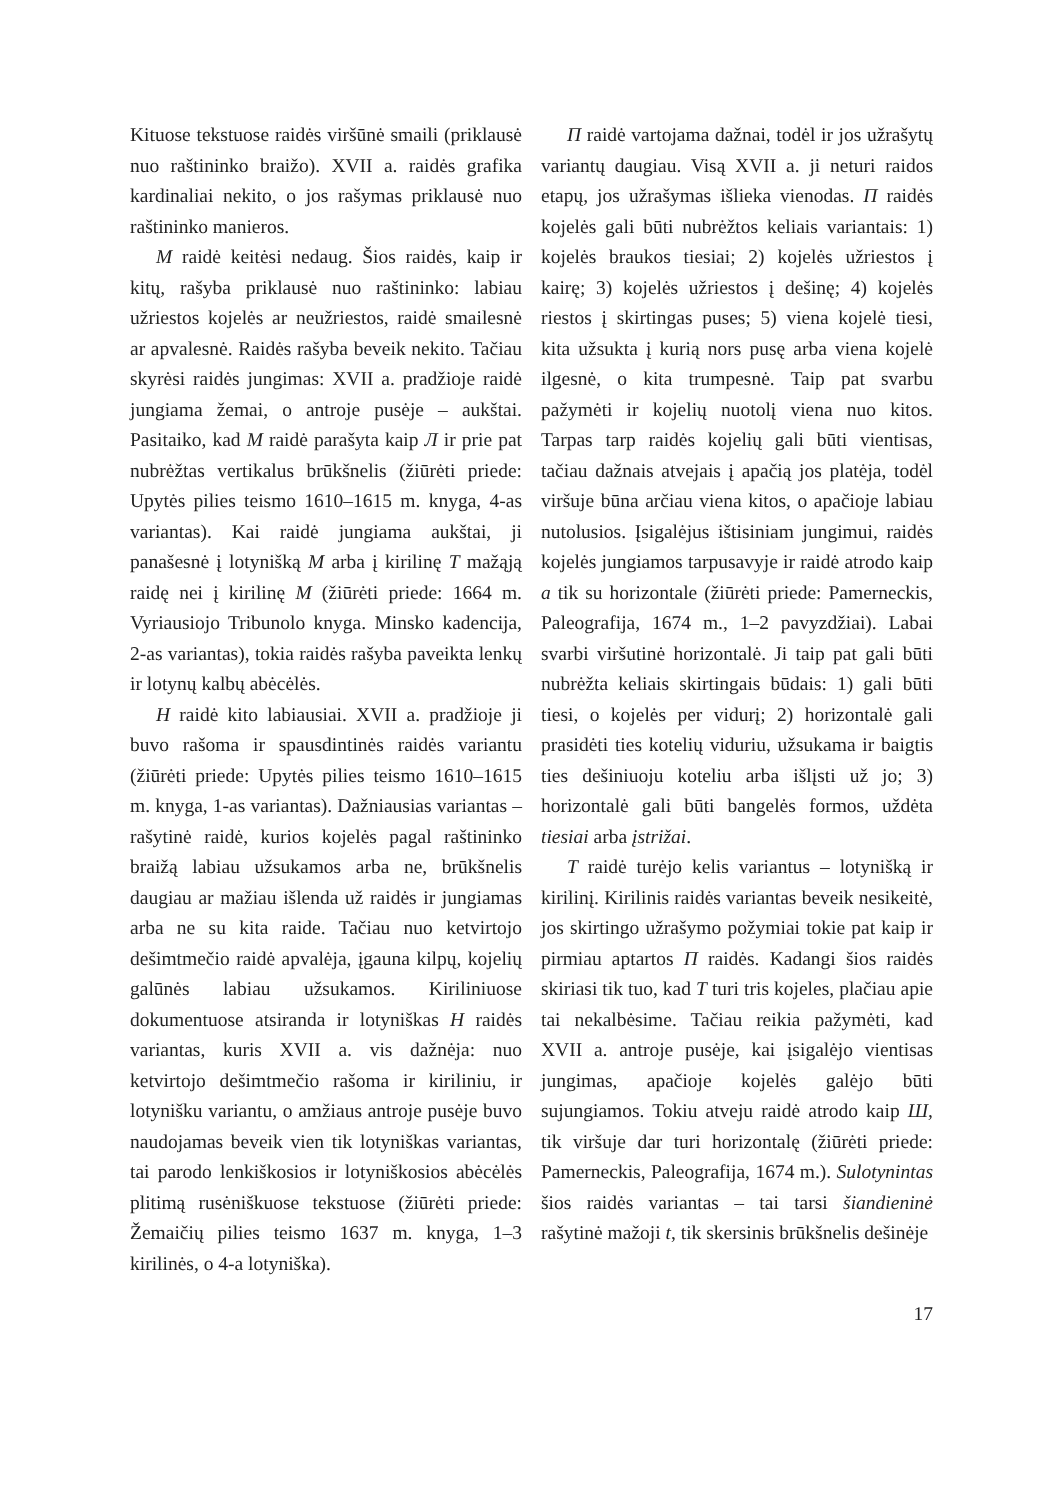Kituose tekstuose raidės viršūnė smaili (priklausė nuo raštininko braižo). XVII a. raidės grafika kardinaliai nekito, o jos rašymas priklausė nuo raštininko manieros.
M raidė keitėsi nedaug. Šios raidės, kaip ir kitų, rašyba priklausė nuo raštininko: labiau užriestos kojelės ar neužriestos, raidė smailesnė ar apvalesnė. Raidės rašyba beveik nekito. Tačiau skyrėsi raidės jungimas: XVII a. pradžioje raidė jungiama žemai, o antroje pusėje – aukštai. Pasitaiko, kad M raidė parašyta kaip Л ir prie pat nubrėžtas vertikalus brūkšnelis (žiūrėti priede: Upytės pilies teismo 1610–1615 m. knyga, 4-as variantas). Kai raidė jungiama aukštai, ji panašesnė į lotynišką M arba į kirilinę T mažąją raidę nei į kirilinę M (žiūrėti priede: 1664 m. Vyriausiojo Tribunolo knyga. Minsko kadencija, 2-as variantas), tokia raidės rašyba paveikta lenkų ir lotynų kalbų abėcėlės.
H raidė kito labiausiai. XVII a. pradžioje ji buvo rašoma ir spausdintinės raidės variantu (žiūrėti priede: Upytės pilies teismo 1610–1615 m. knyga, 1-as variantas). Dažniausias variantas – rašytinė raidė, kurios kojelės pagal raštininko braižą labiau užsukamos arba ne, brūkšnelis daugiau ar mažiau išlenda už raidės ir jungiamas arba ne su kita raide. Tačiau nuo ketvirtojo dešimtmečio raidė apvalėja, įgauna kilpų, kojelių galūnės labiau užsukamos. Kiriliniuose dokumentuose atsiranda ir lotyniškas H raidės variantas, kuris XVII a. vis dažnėja: nuo ketvirtojo dešimtmečio rašoma ir kiriliniu, ir lotynišku variantu, o amžiaus antroje pusėje buvo naudojamas beveik vien tik lotyniškas variantas, tai parodo lenkiškosios ir lotyniškosios abėcėlės plitimą rusėniškuose tekstuose (žiūrėti priede: Žemaičių pilies teismo 1637 m. knyga, 1–3 kirilinės, o 4-a lotyniška).
П raidė vartojama dažnai, todėl ir jos užrašytų variantų daugiau. Visą XVII a. ji neturi raidos etapų, jos užrašymas išlieka vienodas. П raidės kojelės gali būti nubrėžtos keliais variantais: 1) kojelės braukos tiesiai; 2) kojelės užriestos į kairę; 3) kojelės užriestos į dešinę; 4) kojelės riestos į skirtingas puses; 5) viena kojelė tiesi, kita užsukta į kurią nors pusę arba viena kojelė ilgesnė, o kita trumpesnė. Taip pat svarbu pažymėti ir kojelių nuotolį viena nuo kitos. Tarpas tarp raidės kojelių gali būti vientisas, tačiau dažnais atvejais į apačią jos platėja, todėl viršuje būna arčiau viena kitos, o apačioje labiau nutolusios. Įsigalėjus ištisiniam jungimui, raidės kojelės jungiamos tarpusavyje ir raidė atrodo kaip a tik su horizontale (žiūrėti priede: Pamerneckis, Paleografija, 1674 m., 1–2 pavyzdžiai). Labai svarbi viršutinė horizontalė. Ji taip pat gali būti nubrėžta keliais skirtingais būdais: 1) gali būti tiesi, o kojelės per vidurį; 2) horizontalė gali prasidėti ties kotelių viduriu, užsukama ir baigtis ties dešiniuoju koteliu arba išlįsti už jo; 3) horizontalė gali būti bangelės formos, uždėta tiesiai arba įstrižai.
T raidė turėjo kelis variantus – lotynišką ir kirilinį. Kirilinis raidės variantas beveik nesikeitė, jos skirtingo užrašymo požymiai tokie pat kaip ir pirmiau aptartos П raidės. Kadangi šios raidės skiriasi tik tuo, kad T turi tris kojeles, plačiau apie tai nekalbėsime. Tačiau reikia pažymėti, kad XVII a. antroje pusėje, kai įsigalėjo vientisas jungimas, apačioje kojelės galėjo būti sujungiamos. Tokiu atveju raidė atrodo kaip Ш, tik viršuje dar turi horizontalę (žiūrėti priede: Pamerneckis, Paleografija, 1674 m.). Sulotynintas šios raidės variantas – tai tarsi šiandieninė rašytinė mažoji t, tik skersinis brūkšnelis dešinėje
17